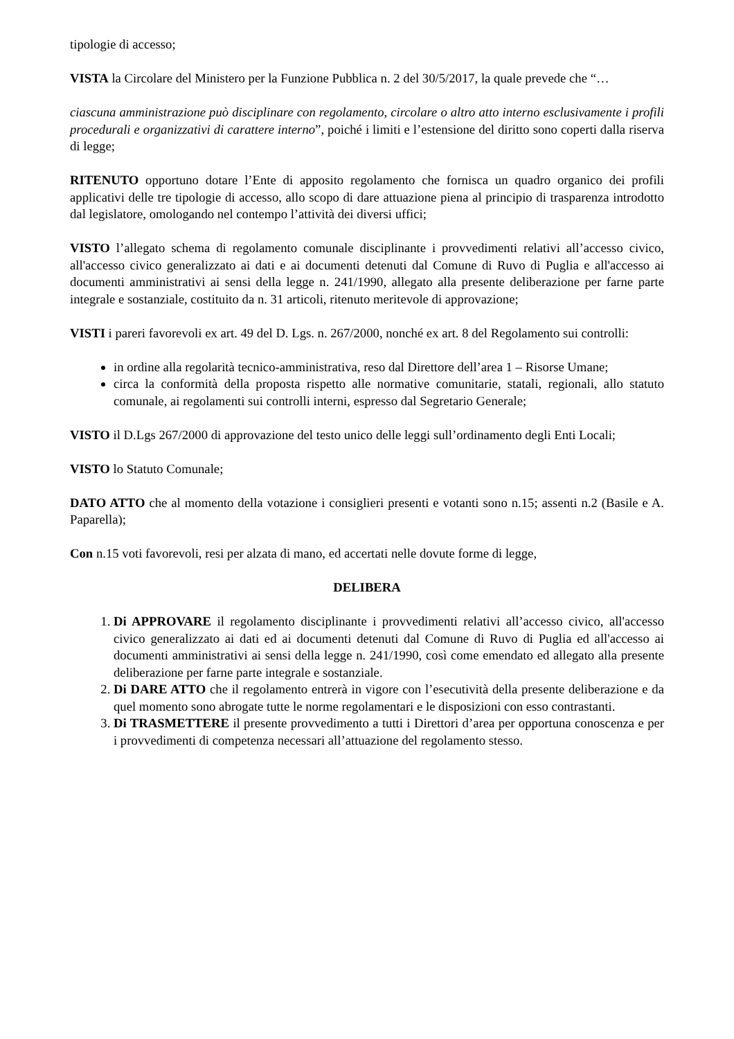tipologie di accesso;
VISTA la Circolare del Ministero per la Funzione Pubblica n. 2 del 30/5/2017, la quale prevede che “…
ciascuna amministrazione può disciplinare con regolamento, circolare o altro atto interno esclusivamente i profili procedurali e organizzativi di carattere interno”, poiché i limiti e l’estensione del diritto sono coperti dalla riserva di legge;
RITENUTO opportuno dotare l’Ente di apposito regolamento che fornisca un quadro organico dei profili applicativi delle tre tipologie di accesso, allo scopo di dare attuazione piena al principio di trasparenza introdotto dal legislatore, omologando nel contempo l’attività dei diversi uffici;
VISTO l’allegato schema di regolamento comunale disciplinante i provvedimenti relativi all’accesso civico, all'accesso civico generalizzato ai dati e ai documenti detenuti dal Comune di Ruvo di Puglia e all'accesso ai documenti amministrativi ai sensi della legge n. 241/1990, allegato alla presente deliberazione per farne parte integrale e sostanziale, costituito da n. 31 articoli, ritenuto meritevole di approvazione;
VISTI i pareri favorevoli ex art. 49 del D. Lgs. n. 267/2000, nonché ex art. 8 del Regolamento sui controlli:
in ordine alla regolarità tecnico-amministrativa, reso dal Direttore dell’area 1 – Risorse Umane;
circa la conformità della proposta rispetto alle normative comunitarie, statali, regionali, allo statuto comunale, ai regolamenti sui controlli interni, espresso dal Segretario Generale;
VISTO il D.Lgs 267/2000 di approvazione del testo unico delle leggi sull’ordinamento degli Enti Locali;
VISTO lo Statuto Comunale;
DATO ATTO che al momento della votazione i consiglieri presenti e votanti sono n.15; assenti n.2 (Basile e A. Paparella);
Con n.15 voti favorevoli, resi per alzata di mano, ed accertati nelle dovute forme di legge,
DELIBERA
1. Di APPROVARE il regolamento disciplinante i provvedimenti relativi all’accesso civico, all'accesso civico generalizzato ai dati ed ai documenti detenuti dal Comune di Ruvo di Puglia ed all'accesso ai documenti amministrativi ai sensi della legge n. 241/1990, così come emendato ed allegato alla presente deliberazione per farne parte integrale e sostanziale.
2. Di DARE ATTO che il regolamento entrerà in vigore con l’esecutività della presente deliberazione e da quel momento sono abrogate tutte le norme regolamentari e le disposizioni con esso contrastanti.
3. Di TRASMETTERE il presente provvedimento a tutti i Direttori d’area per opportuna conoscenza e per i provvedimenti di competenza necessari all’attuazione del regolamento stesso.